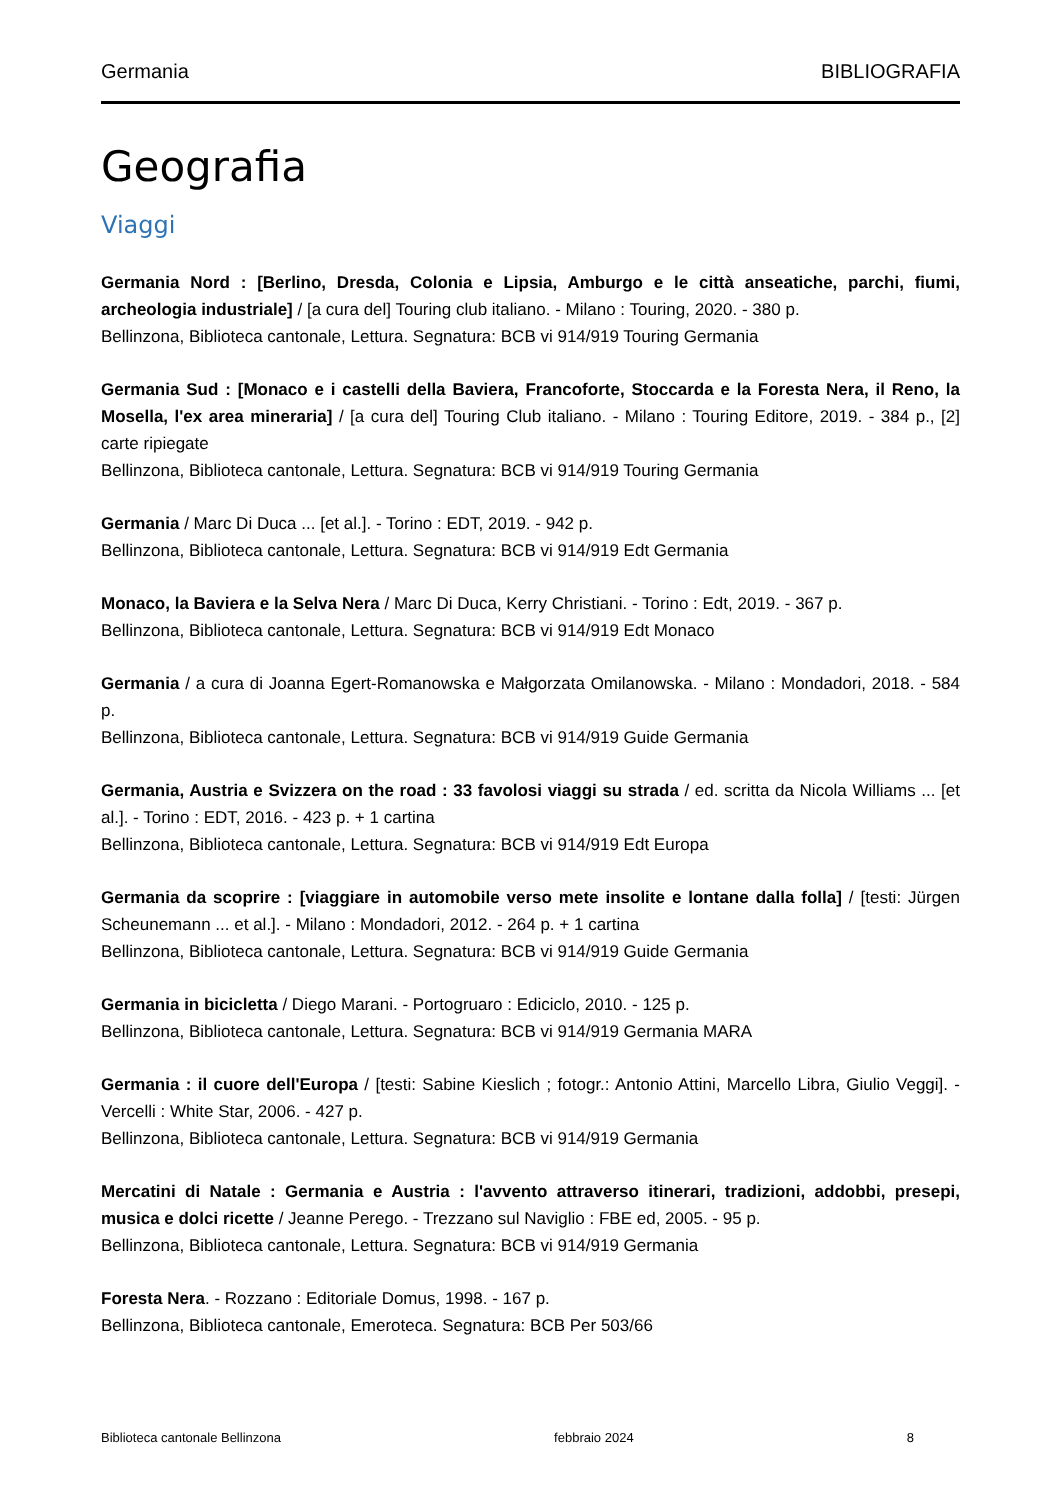Germania BIBLIOGRAFIA
Geografia
Viaggi
Germania Nord : [Berlino, Dresda, Colonia e Lipsia, Amburgo e le città anseatiche, parchi, fiumi, archeologia industriale] / [a cura del] Touring club italiano. - Milano : Touring, 2020. - 380 p.
Bellinzona, Biblioteca cantonale, Lettura. Segnatura: BCB vi 914/919 Touring Germania
Germania Sud : [Monaco e i castelli della Baviera, Francoforte, Stoccarda e la Foresta Nera, il Reno, la Mosella, l'ex area mineraria] / [a cura del] Touring Club italiano. - Milano : Touring Editore, 2019. - 384 p., [2] carte ripiegate
Bellinzona, Biblioteca cantonale, Lettura. Segnatura: BCB vi 914/919 Touring Germania
Germania / Marc Di Duca ... [et al.]. - Torino : EDT, 2019. - 942 p.
Bellinzona, Biblioteca cantonale, Lettura. Segnatura: BCB vi 914/919 Edt Germania
Monaco, la Baviera e la Selva Nera / Marc Di Duca, Kerry Christiani. - Torino : Edt, 2019. - 367 p.
Bellinzona, Biblioteca cantonale, Lettura. Segnatura: BCB vi 914/919 Edt Monaco
Germania / a cura di Joanna Egert-Romanowska e Małgorzata Omilanowska. - Milano : Mondadori, 2018. - 584 p.
Bellinzona, Biblioteca cantonale, Lettura. Segnatura: BCB vi 914/919 Guide Germania
Germania, Austria e Svizzera on the road : 33 favolosi viaggi su strada / ed. scritta da Nicola Williams ... [et al.]. - Torino : EDT, 2016. - 423 p. + 1 cartina
Bellinzona, Biblioteca cantonale, Lettura. Segnatura: BCB vi 914/919 Edt Europa
Germania da scoprire : [viaggiare in automobile verso mete insolite e lontane dalla folla] / [testi: Jürgen Scheunemann ... et al.]. - Milano : Mondadori, 2012. - 264 p. + 1 cartina
Bellinzona, Biblioteca cantonale, Lettura. Segnatura: BCB vi 914/919 Guide Germania
Germania in bicicletta / Diego Marani. - Portogruaro : Ediciclo, 2010. - 125 p.
Bellinzona, Biblioteca cantonale, Lettura. Segnatura: BCB vi 914/919 Germania MARA
Germania : il cuore dell'Europa / [testi: Sabine Kieslich ; fotogr.: Antonio Attini, Marcello Libra, Giulio Veggi]. - Vercelli : White Star, 2006. - 427 p.
Bellinzona, Biblioteca cantonale, Lettura. Segnatura: BCB vi 914/919 Germania
Mercatini di Natale : Germania e Austria : l'avvento attraverso itinerari, tradizioni, addobbi, presepi, musica e dolci ricette / Jeanne Perego. - Trezzano sul Naviglio : FBE ed, 2005. - 95 p.
Bellinzona, Biblioteca cantonale, Lettura. Segnatura: BCB vi 914/919 Germania
Foresta Nera. - Rozzano : Editoriale Domus, 1998. - 167 p.
Bellinzona, Biblioteca cantonale, Emeroteca. Segnatura: BCB Per 503/66
Biblioteca cantonale Bellinzona febbraio 2024 8